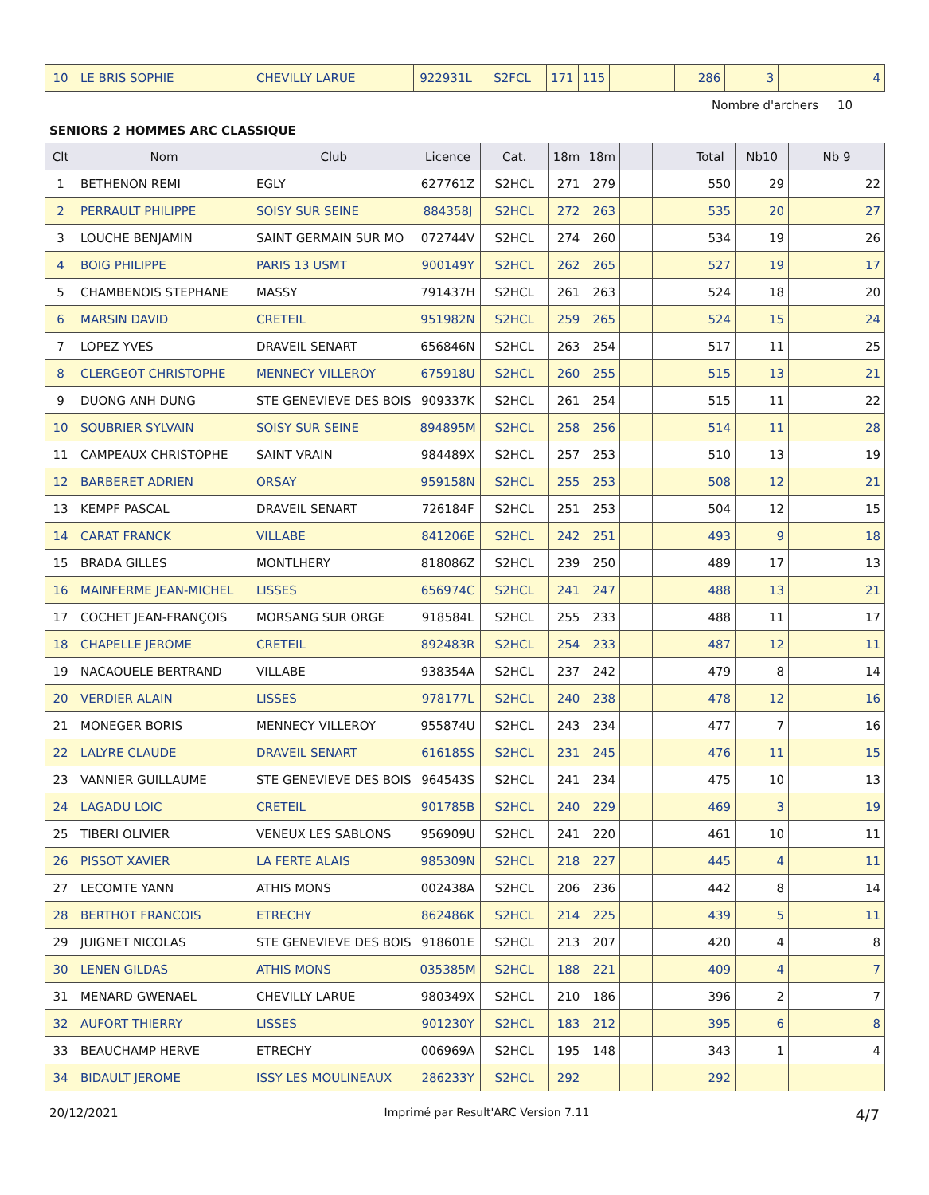| 10 | LE BRIS SOPHIE | CHEVILLY LARUE | 922931L | S2FCL | 171 | 115 | | | 286 | 3 | 4 |
Nombre d'archers 10
SENIORS 2 HOMMES ARC CLASSIQUE
| Clt | Nom | Club | Licence | Cat. | 18m | 18m | | | Total | Nb10 | Nb 9 |
| --- | --- | --- | --- | --- | --- | --- | --- | --- | --- | --- | --- |
| 1 | BETHENON REMI | EGLY | 627761Z | S2HCL | 271 | 279 | | | 550 | 29 | 22 |
| 2 | PERRAULT PHILIPPE | SOISY SUR SEINE | 884358J | S2HCL | 272 | 263 | | | 535 | 20 | 27 |
| 3 | LOUCHE BENJAMIN | SAINT GERMAIN SUR MO | 072744V | S2HCL | 274 | 260 | | | 534 | 19 | 26 |
| 4 | BOIG PHILIPPE | PARIS 13 USMT | 900149Y | S2HCL | 262 | 265 | | | 527 | 19 | 17 |
| 5 | CHAMBENOIS STEPHANE | MASSY | 791437H | S2HCL | 261 | 263 | | | 524 | 18 | 20 |
| 6 | MARSIN DAVID | CRETEIL | 951982N | S2HCL | 259 | 265 | | | 524 | 15 | 24 |
| 7 | LOPEZ YVES | DRAVEIL SENART | 656846N | S2HCL | 263 | 254 | | | 517 | 11 | 25 |
| 8 | CLERGEOT CHRISTOPHE | MENNECY VILLEROY | 675918U | S2HCL | 260 | 255 | | | 515 | 13 | 21 |
| 9 | DUONG ANH DUNG | STE GENEVIEVE DES BOIS | 909337K | S2HCL | 261 | 254 | | | 515 | 11 | 22 |
| 10 | SOUBRIER SYLVAIN | SOISY SUR SEINE | 894895M | S2HCL | 258 | 256 | | | 514 | 11 | 28 |
| 11 | CAMPEAUX CHRISTOPHE | SAINT VRAIN | 984489X | S2HCL | 257 | 253 | | | 510 | 13 | 19 |
| 12 | BARBERET ADRIEN | ORSAY | 959158N | S2HCL | 255 | 253 | | | 508 | 12 | 21 |
| 13 | KEMPF PASCAL | DRAVEIL SENART | 726184F | S2HCL | 251 | 253 | | | 504 | 12 | 15 |
| 14 | CARAT FRANCK | VILLABE | 841206E | S2HCL | 242 | 251 | | | 493 | 9 | 18 |
| 15 | BRADA GILLES | MONTLHERY | 818086Z | S2HCL | 239 | 250 | | | 489 | 17 | 13 |
| 16 | MAINFERME JEAN-MICHEL | LISSES | 656974C | S2HCL | 241 | 247 | | | 488 | 13 | 21 |
| 17 | COCHET JEAN-FRANÇOIS | MORSANG SUR ORGE | 918584L | S2HCL | 255 | 233 | | | 488 | 11 | 17 |
| 18 | CHAPELLE JEROME | CRETEIL | 892483R | S2HCL | 254 | 233 | | | 487 | 12 | 11 |
| 19 | NACAOUELE BERTRAND | VILLABE | 938354A | S2HCL | 237 | 242 | | | 479 | 8 | 14 |
| 20 | VERDIER ALAIN | LISSES | 978177L | S2HCL | 240 | 238 | | | 478 | 12 | 16 |
| 21 | MONEGER BORIS | MENNECY VILLEROY | 955874U | S2HCL | 243 | 234 | | | 477 | 7 | 16 |
| 22 | LALYRE CLAUDE | DRAVEIL SENART | 616185S | S2HCL | 231 | 245 | | | 476 | 11 | 15 |
| 23 | VANNIER GUILLAUME | STE GENEVIEVE DES BOIS | 964543S | S2HCL | 241 | 234 | | | 475 | 10 | 13 |
| 24 | LAGADU LOIC | CRETEIL | 901785B | S2HCL | 240 | 229 | | | 469 | 3 | 19 |
| 25 | TIBERI OLIVIER | VENEUX LES SABLONS | 956909U | S2HCL | 241 | 220 | | | 461 | 10 | 11 |
| 26 | PISSOT XAVIER | LA FERTE ALAIS | 985309N | S2HCL | 218 | 227 | | | 445 | 4 | 11 |
| 27 | LECOMTE YANN | ATHIS MONS | 002438A | S2HCL | 206 | 236 | | | 442 | 8 | 14 |
| 28 | BERTHOT FRANCOIS | ETRECHY | 862486K | S2HCL | 214 | 225 | | | 439 | 5 | 11 |
| 29 | JUIGNET NICOLAS | STE GENEVIEVE DES BOIS | 918601E | S2HCL | 213 | 207 | | | 420 | 4 | 8 |
| 30 | LENEN GILDAS | ATHIS MONS | 035385M | S2HCL | 188 | 221 | | | 409 | 4 | 7 |
| 31 | MENARD GWENAEL | CHEVILLY LARUE | 980349X | S2HCL | 210 | 186 | | | 396 | 2 | 7 |
| 32 | AUFORT THIERRY | LISSES | 901230Y | S2HCL | 183 | 212 | | | 395 | 6 | 8 |
| 33 | BEAUCHAMP HERVE | ETRECHY | 006969A | S2HCL | 195 | 148 | | | 343 | 1 | 4 |
| 34 | BIDAULT JEROME | ISSY LES MOULINEAUX | 286233Y | S2HCL | 292 | | | | 292 | | |
20/12/2021 Imprimé par Result'ARC Version 7.11 4/7